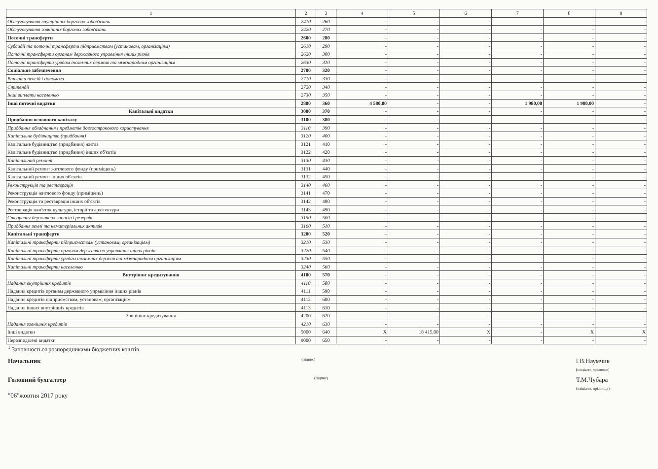| 1 | 2 | 3 | 4 | 5 | 6 | 7 | 8 | 9 |
| --- | --- | --- | --- | --- | --- | --- | --- | --- |
| Обслуговування внутрішніх боргових зобов'язань | 2410 | 260 | - | - | - | - | - | - |
| Обслуговування зовнішніх боргових зобов'язань | 2420 | 270 | - | - | - | - | - | - |
| Поточні трансферти | 2600 | 280 | - | - | - | - | - | - |
| Субсидії та поточні трансферти підприємствам (установам, організаціям) | 2610 | 290 | - | - | - | - | - | - |
| Поточні трансферти органам державного управління інших рівнів | 2620 | 300 | - | - | - | - | - | - |
| Поточні трансферти урядам іноземних держав та міжнародним організаціям | 2630 | 310 | - | - | - | - | - | - |
| Соціальне забезпечення | 2700 | 320 | - | - | - | - | - | - |
| Виплата пенсій і допомоги | 2710 | 330 | - | - | - | - | - | - |
| Стипендії | 2720 | 340 | - | - | - | - | - | - |
| Інші виплати населенню | 2730 | 350 | - | - | - | - | - | - |
| Інші поточні видатки | 2800 | 360 | 4 580,00 | - | - | 1 980,00 | 1 980,00 | - |
| Капітальні видатки | 3000 | 370 | - | - | - | - | - | - |
| Придбання основного капіталу | 3100 | 380 | - | - | - | - | - | - |
| Придбання обладнання і предметів довгострокового користування | 3110 | 390 | - | - | - | - | - | - |
| Капітальне будівництво (придбання) | 3120 | 400 | - | - | - | - | - | - |
| Капітальне будівництво (придбання) житла | 3121 | 410 | - | - | - | - | - | - |
| Капітальне будівництво (придбання) інших об'єктів | 3122 | 420 | - | - | - | - | - | - |
| Капітальний ремонт | 3130 | 430 | - | - | - | - | - | - |
| Капітальний ремонт житлового фонду (приміщень) | 3131 | 440 | - | - | - | - | - | - |
| Капітальний ремонт інших об'єктів | 3132 | 450 | - | - | - | - | - | - |
| Реконструкція та реставрація | 3140 | 460 | - | - | - | - | - | - |
| Реконструкція житлового фонду (приміщень) | 3141 | 470 | - | - | - | - | - | - |
| Реконструкція та реставрація інших об'єктів | 3142 | 480 | - | - | - | - | - | - |
| Реставрація пам'яток культури, історії та архітектури | 3143 | 490 | - | - | - | - | - | - |
| Створення державних запасів і резервів | 3150 | 500 | - | - | - | - | - | - |
| Придбання землі та нематеріальних активів | 3160 | 510 | - | - | - | - | - | - |
| Капітальні трансферти | 3200 | 520 | - | - | - | - | - | - |
| Капітальні трансферти підприємствам (установам, організаціям) | 3210 | 530 | - | - | - | - | - | - |
| Капітальні трансферти органам державного управління інших рівнів | 3220 | 540 | - | - | - | - | - | - |
| Капітальні трансферти урядам іноземних держав та міжнародним організаціям | 3230 | 550 | - | - | - | - | - | - |
| Капітальні трансферти населенню | 3240 | 560 | - | - | - | - | - | - |
| Внутрішнє кредитування | 4100 | 570 | - | - | - | - | - | - |
| Надання внутрішніх кредитів | 4110 | 580 | - | - | - | - | - | - |
| Надання кредитів органам державного управління інших рівнів | 4111 | 590 | - | - | - | - | - | - |
| Надання кредитів підприємствам, установам, організаціям | 4112 | 600 | - | - | - | - | - | - |
| Надання інших внутрішніх кредитів | 4113 | 610 | - | - | - | - | - | - |
| Зовнішнє кредитування | 4200 | 620 | - | - | - | - | - | - |
| Надання зовнішніх кредитів | 4210 | 630 | - | - | - | - | - | - |
| Інші видатки | 5000 | 640 | X | 18 415,00 | X | - | X | X |
| Нерозподілені видатки | 9000 | 650 | - | - | - | - | - | - |
<sup>1</sup> Заповнюється розпорядниками бюджетних коштів.
Начальник (підпис) І.В.Наумчик
(ініціали, прізвище)
Головний бухгалтер (підпис) Т.М.Чубара
(ініціали, прізвище)
"06"жовтня 2017 року